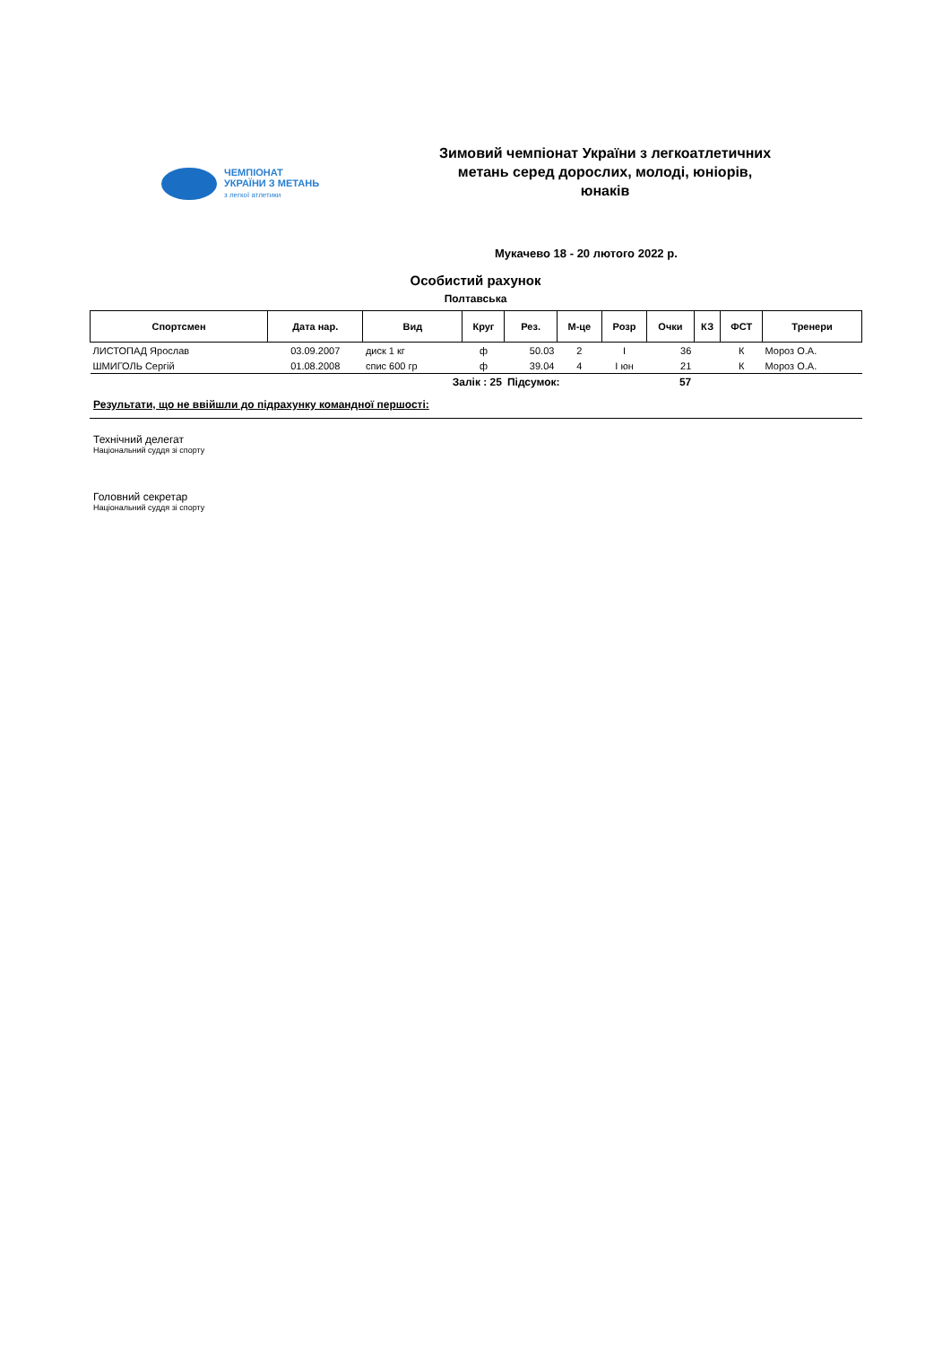ЧЕМПІОНАТ
УКРАЇНИ З МЕТАНЬ
з легкої атлетики
Зимовий чемпіонат України з легкоатлетичних метань серед дорослих, молоді, юніорів, юнаків
Мукачево 18 - 20 лютого 2022 р.
Особистий рахунок
Полтавська
| Спортсмен | Дата нар. | Вид | Круг | Рез. | М-це | Розр | Очки | КЗ | ФСТ | Тренери |
| --- | --- | --- | --- | --- | --- | --- | --- | --- | --- | --- |
| ЛИСТОПАД Ярослав | 03.09.2007 | диск 1 кг | ф | 50.03 | 2 | I | 36 | | К | Мороз О.А. |
| ШМИГОЛЬ Сергій | 01.08.2008 | спис 600 гр | ф | 39.04 | 4 | I юн | 21 | | К | Мороз О.А. |
| Залік : 25 | | | | Підсумок: | | | 57 | | | |
Результати, що не ввійшли до підрахунку командної першості:
Технічний делегат
Національний суддя зі спорту
Головний секретар
Національний суддя зі спорту